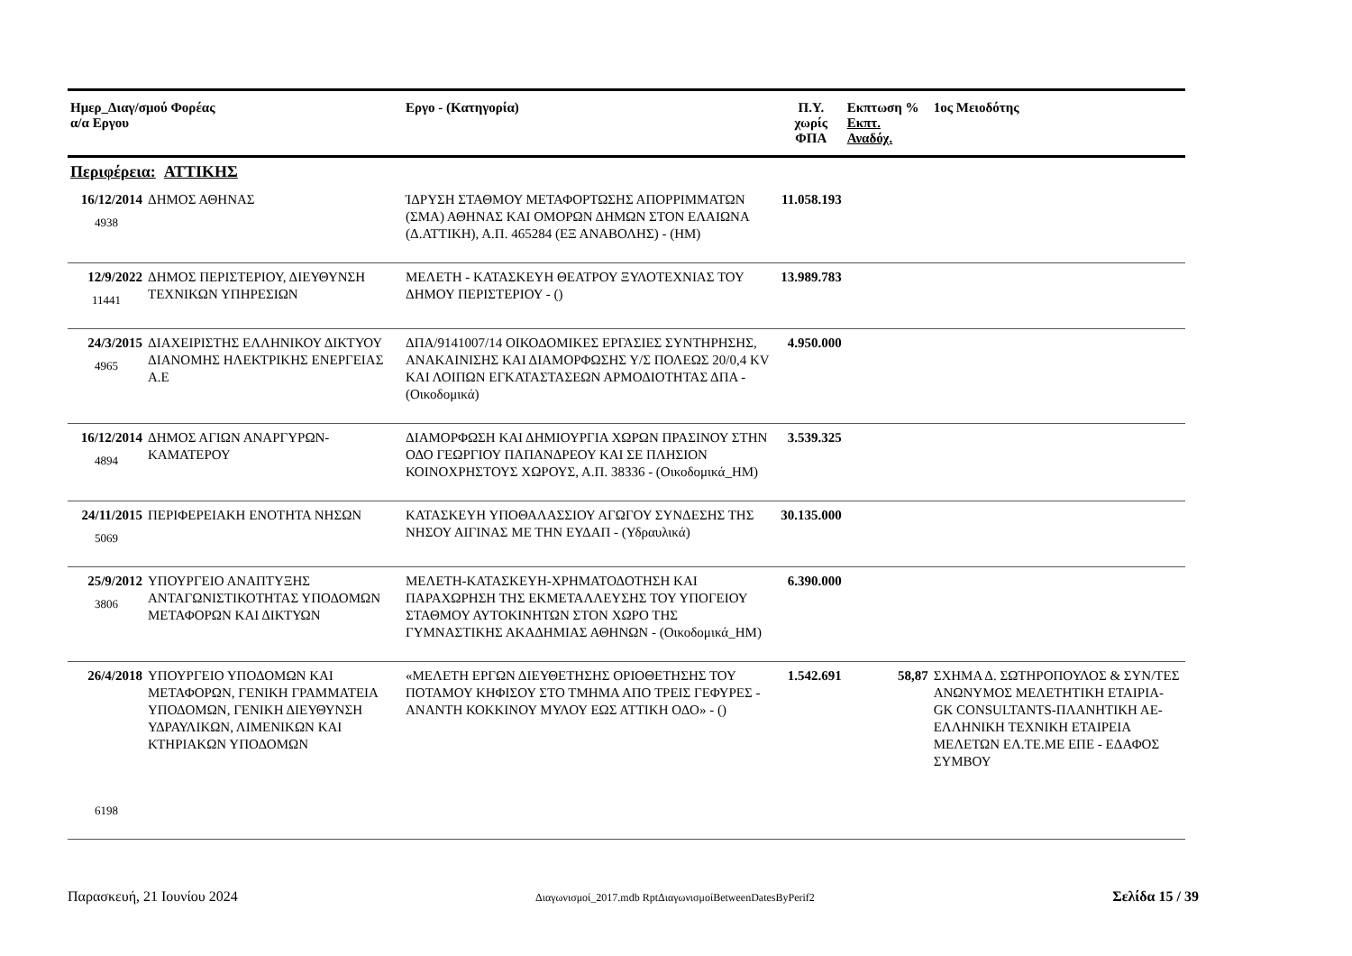| Ημερ_Διαγ/σμού Φορέας α/α Εργου | | Εργο - (Κατηγορία) | Π.Υ. χωρίς ΦΠΑ | Εκπτωση % Εκπτ. Αναδόχ. | 1ος Μειοδότης |
| --- | --- | --- | --- | --- | --- |
| Περιφέρεια: ΑΤΤΙΚΗΣ | | | | | |
| 16/12/2014 4938 | ΔΗΜΟΣ ΑΘΗΝΑΣ | ΊΔΡΥΣΗ ΣΤΑΘΜΟΥ ΜΕΤΑΦΟΡΤΩΣΗΣ ΑΠΟΡΡΙΜΜΑΤΩΝ (ΣΜΑ) ΑΘΗΝΑΣ ΚΑΙ ΟΜΟΡΩΝ ΔΗΜΩΝ ΣΤΟΝ ΕΛΑΙΩΝΑ (Δ.ΑΤΤΙΚΗ), Α.Π. 465284 (ΕΞ ΑΝΑΒΟΛΗΣ) - (ΗΜ) | 11.058.193 | | |
| 12/9/2022 11441 | ΔΗΜΟΣ ΠΕΡΙΣΤΕΡΙΟΥ, ΔΙΕΥΘΥΝΣΗ ΤΕΧΝΙΚΩΝ ΥΠΗΡΕΣΙΩΝ | ΜΕΛΕΤΗ - ΚΑΤΑΣΚΕΥΗ ΘΕΑΤΡΟΥ ΞΥΛΟΤΕΧΝΙΑΣ ΤΟΥ ΔΗΜΟΥ ΠΕΡΙΣΤΕΡΙΟΥ - () | 13.989.783 | | |
| 24/3/2015 4965 | ΔΙΑΧΕΙΡΙΣΤΗΣ ΕΛΛΗΝΙΚΟΥ ΔΙΚΤΥΟΥ ΔΙΑΝΟΜΗΣ ΗΛΕΚΤΡΙΚΗΣ ΕΝΕΡΓΕΙΑΣ Α.Ε | ΔΠΑ/9141007/14 ΟΙΚΟΔΟΜΙΚΕΣ ΕΡΓΑΣΙΕΣ ΣΥΝΤΗΡΗΣΗΣ, ΑΝΑΚΑΙΝΙΣΗΣ ΚΑΙ ΔΙΑΜΟΡΦΩΣΗΣ Υ/Σ ΠΟΛΕΩΣ 20/0,4 KV ΚΑΙ ΛΟΙΠΩΝ ΕΓΚΑΤΑΣΤΑΣΕΩΝ ΑΡΜΟΔΙΟΤΗΤΑΣ ΔΠΑ - (Οικοδομικά) | 4.950.000 | | |
| 16/12/2014 4894 | ΔΗΜΟΣ ΑΓΙΩΝ ΑΝΑΡΓΥΡΩΝ-ΚΑΜΑΤΕΡΟΥ | ΔΙΑΜΟΡΦΩΣΗ ΚΑΙ ΔΗΜΙΟΥΡΓΙΑ ΧΩΡΩΝ ΠΡΑΣΙΝΟΥ ΣΤΗΝ ΟΔΟ ΓΕΩΡΓΙΟΥ ΠΑΠΑΝΔΡΕΟΥ ΚΑΙ ΣΕ ΠΛΗΣΙΟΝ ΚΟΙΝΟΧΡΗΣΤΟΥΣ ΧΩΡΟΥΣ, Α.Π. 38336 - (Οικοδομικά_ΗΜ) | 3.539.325 | | |
| 24/11/2015 5069 | ΠΕΡΙΦΕΡΕΙΑΚΗ ΕΝΟΤΗΤΑ ΝΗΣΩΝ | ΚΑΤΑΣΚΕΥΗ ΥΠΟΘΑΛΑΣΣΙΟΥ ΑΓΩΓΟΥ ΣΥΝΔΕΣΗΣ ΤΗΣ ΝΗΣΟΥ ΑΙΓΙΝΑΣ ΜΕ ΤΗΝ ΕΥΔΑΠ - (Υδραυλικά) | 30.135.000 | | |
| 25/9/2012 3806 | ΥΠΟΥΡΓΕΙΟ ΑΝΑΠΤΥΞΗΣ ΑΝΤΑΓΩΝΙΣΤΙΚΟΤΗΤΑΣ ΥΠΟΔΟΜΩΝ ΜΕΤΑΦΟΡΩΝ ΚΑΙ ΔΙΚΤΥΩΝ | ΜΕΛΕΤΗ-ΚΑΤΑΣΚΕΥΗ-ΧΡΗΜΑΤΟΔΟΤΗΣΗ ΚΑΙ ΠΑΡΑΧΩΡΗΣΗ ΤΗΣ ΕΚΜΕΤΑΛΛΕΥΣΗΣ ΤΟΥ ΥΠΟΓΕΙΟΥ ΣΤΑΘΜΟΥ ΑΥΤΟΚΙΝΗΤΩΝ ΣΤΟΝ ΧΩΡΟ ΤΗΣ ΓΥΜΝΑΣΤΙΚΗΣ ΑΚΑΔΗΜΙΑΣ ΑΘΗΝΩΝ - (Οικοδομικά_ΗΜ) | 6.390.000 | | |
| 26/4/2018 6198 | ΥΠΟΥΡΓΕΙΟ ΥΠΟΔΟΜΩΝ ΚΑΙ ΜΕΤΑΦΟΡΩΝ, ΓΕΝΙΚΗ ΓΡΑΜΜΑΤΕΙΑ ΥΠΟΔΟΜΩΝ, ΓΕΝΙΚΗ ΔΙΕΥΘΥΝΣΗ ΥΔΡΑΥΛΙΚΩΝ, ΛΙΜΕΝΙΚΩΝ ΚΑΙ ΚΤΗΡΙΑΚΩΝ ΥΠΟΔΟΜΩΝ | «ΜΕΛΕΤΗ ΕΡΓΩΝ ΔΙΕΥΘΕΤΗΣΗΣ ΟΡΙΟΘΕΤΗΣΗΣ ΤΟΥ ΠΟΤΑΜΟΥ ΚΗΦΙΣΟΥ ΣΤΟ ΤΜΗΜΑ ΑΠΟ ΤΡΕΙΣ ΓΕΦΥΡΕΣ - ΑΝΑΝΤΗ ΚΟΚΚΙΝΟΥ ΜΥΛΟΥ ΕΩΣ ΑΤΤΙΚΗ ΟΔΟ» - () | 1.542.691 | 58,87 | ΣΧΗΜΑ Δ. ΣΩΤΗΡΟΠΟΥΛΟΣ & ΣΥΝ/ΤΕΣ ΑΝΩΝΥΜΟΣ ΜΕΛΕΤΗΤΙΚΗ ΕΤΑΙΡΙΑ-GK CONSULTANTS-ΠΛΑΝΗΤΙΚΗ ΑΕ-ΕΛΛΗΝΙΚΗ ΤΕΧΝΙΚΗ ΕΤΑΙΡΕΙΑ ΜΕΛΕΤΩΝ ΕΛ.ΤΕ.ΜΕ ΕΠΕ - ΕΔΑΦΟΣ ΣΥΜΒΟΥ |
Παρασκευή, 21 Ιουνίου 2024 Διαγωνισμοί_2017.mdb RptΔιαγωνισμοίBetweenDatesByPerif2 Σελίδα 15 / 39